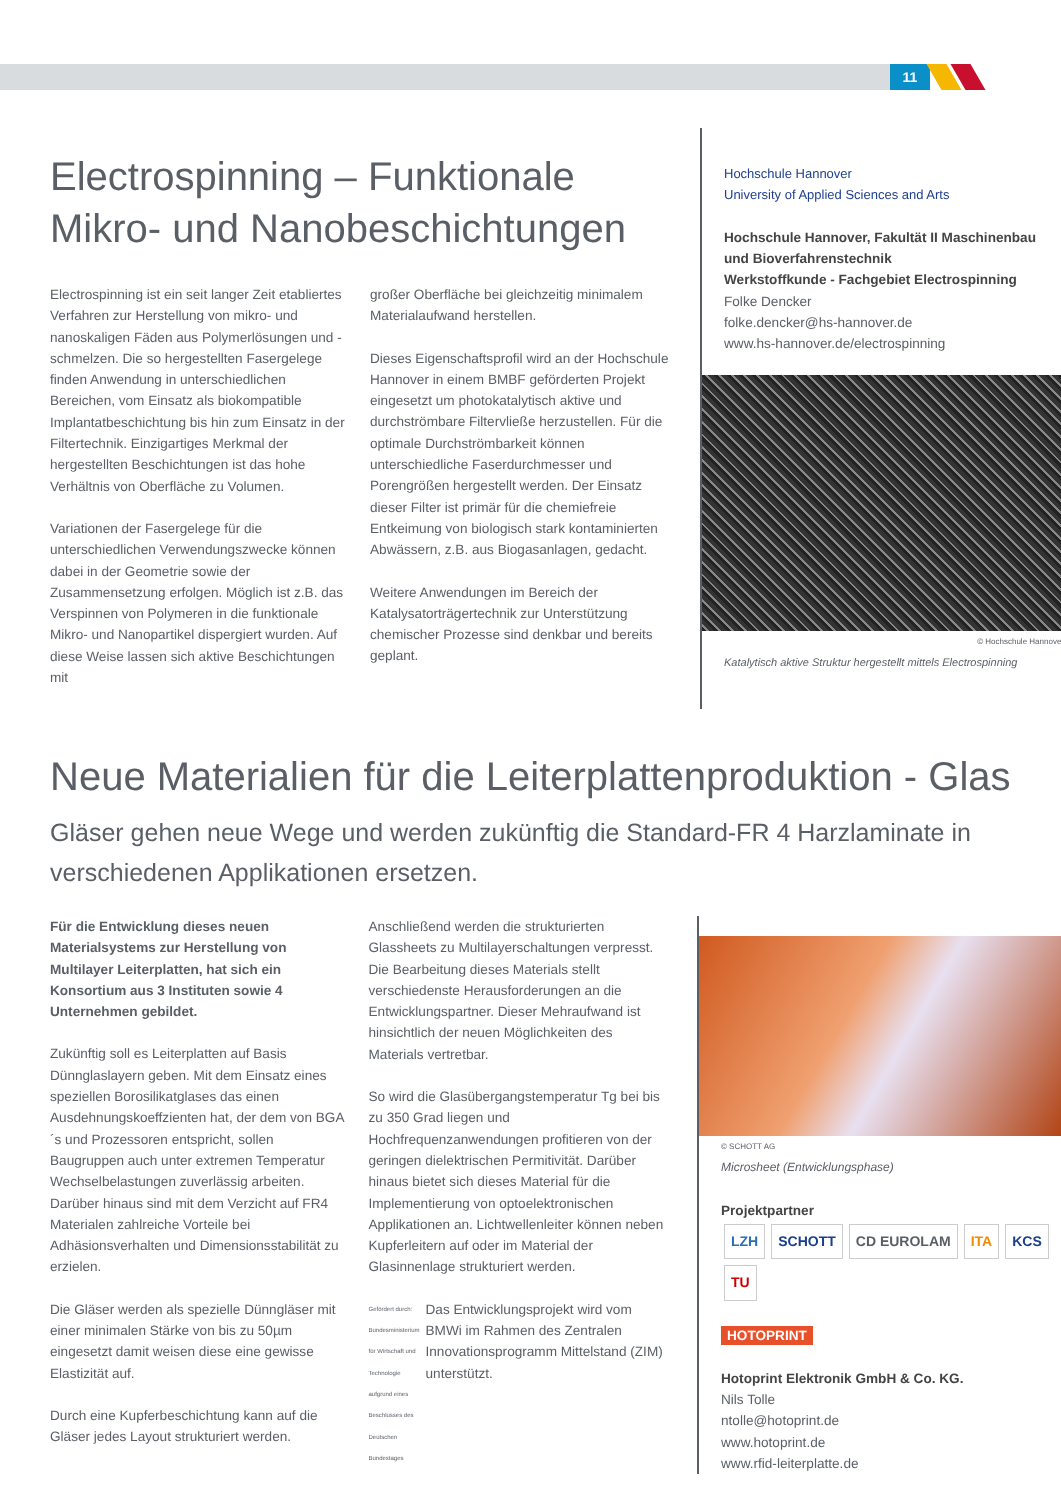11
Electrospinning – Funktionale Mikro- und Nanobeschichtungen
Electrospinning ist ein seit langer Zeit etabliertes Verfahren zur Herstellung von mikro- und nanoskaligen Fäden aus Polymerlösungen und -schmelzen. Die so hergestellten Fasergelege finden Anwendung in unterschiedlichen Bereichen, vom Einsatz als biokompatible Implantatbeschichtung bis hin zum Einsatz in der Filtertechnik. Einzigartiges Merkmal der hergestellten Beschichtungen ist das hohe Verhältnis von Oberfläche zu Volumen.
Variationen der Fasergelege für die unterschiedlichen Verwendungszwecke können dabei in der Geometrie sowie der Zusammensetzung erfolgen. Möglich ist z.B. das Verspinnen von Polymeren in die funktionale Mikro- und Nanopartikel dispergiert wurden. Auf diese Weise lassen sich aktive Beschichtungen mit
großer Oberfläche bei gleichzeitig minimalem Materialaufwand herstellen.
Dieses Eigenschaftsprofil wird an der Hochschule Hannover in einem BMBF geförderten Projekt eingesetzt um photokatalytisch aktive und durchströmbare Filtervließe herzustellen. Für die optimale Durchströmbarkeit können unterschiedliche Faserdurchmesser und Porengrößen hergestellt werden. Der Einsatz dieser Filter ist primär für die chemiefreie Entkeimung von biologisch stark kontaminierten Abwässern, z.B. aus Biogasanlagen, gedacht.
Weitere Anwendungen im Bereich der Katalysatorträgertechnik zur Unterstützung chemischer Prozesse sind denkbar und bereits geplant.
Hochschule Hannover
University of Applied Sciences and Arts
Hochschule Hannover, Fakultät II Maschinenbau und Bioverfahrenstechnik
Werkstoffkunde - Fachgebiet Electrospinning
Folke Dencker
folke.dencker@hs-hannover.de
www.hs-hannover.de/electrospinning
© Hochschule Hannover
Katalytisch aktive Struktur hergestellt mittels Electrospinning
Neue Materialien für die Leiterplattenproduktion - Glas
Gläser gehen neue Wege und werden zukünftig die Standard-FR 4 Harzlaminate in verschiedenen Applikationen ersetzen.
Für die Entwicklung dieses neuen Materialsystems zur Herstellung von Multilayer Leiterplatten, hat sich ein Konsortium aus 3 Instituten sowie 4 Unternehmen gebildet.
Zukünftig soll es Leiterplatten auf Basis Dünnglaslayern geben. Mit dem Einsatz eines speziellen Borosilikatglases das einen Ausdehnungskoeffzienten hat, der dem von BGA´s und Prozessoren entspricht, sollen Baugruppen auch unter extremen Temperatur Wechselbelastungen zuverlässig arbeiten. Darüber hinaus sind mit dem Verzicht auf FR4 Materialen zahlreiche Vorteile bei Adhäsionsverhalten und Dimensionsstabilität zu erzielen.
Die Gläser werden als spezielle Dünngläser mit einer minimalen Stärke von bis zu 50µm eingesetzt damit weisen diese eine gewisse Elastizität auf.
Durch eine Kupferbeschichtung kann auf die Gläser jedes Layout strukturiert werden.
Anschließend werden die strukturierten Glassheets zu Multilayerschaltungen verpresst. Die Bearbeitung dieses Materials stellt verschiedenste Herausforderungen an die Entwicklungspartner. Dieser Mehraufwand ist hinsichtlich der neuen Möglichkeiten des Materials vertretbar.
So wird die Glasübergangstemperatur Tg bei bis zu 350 Grad liegen und Hochfrequenzanwendungen profitieren von der geringen dielektrischen Permitivität. Darüber hinaus bietet sich dieses Material für die Implementierung von optoelektronischen Applikationen an. Lichtwellenleiter können neben Kupferleitern auf oder im Material der Glasinnenlage strukturiert werden.
Gefördert durch: Bundesministerium für Wirtschaft und Technologie aufgrund eines Beschlusses des Deutschen Bundestages
Das Entwicklungsprojekt wird vom BMWi im Rahmen des Zentralen Innovationsprogramm Mittelstand (ZIM) unterstützt.
© SCHOTT AG
Microsheet (Entwicklungsphase)
Projektpartner
LZH SCHOTT CD EUROLAM ITA KCS TU
HOTOPRINT
Hotoprint Elektronik GmbH & Co. KG.
Nils Tolle
ntolle@hotoprint.de
www.hotoprint.de
www.rfid-leiterplatte.de